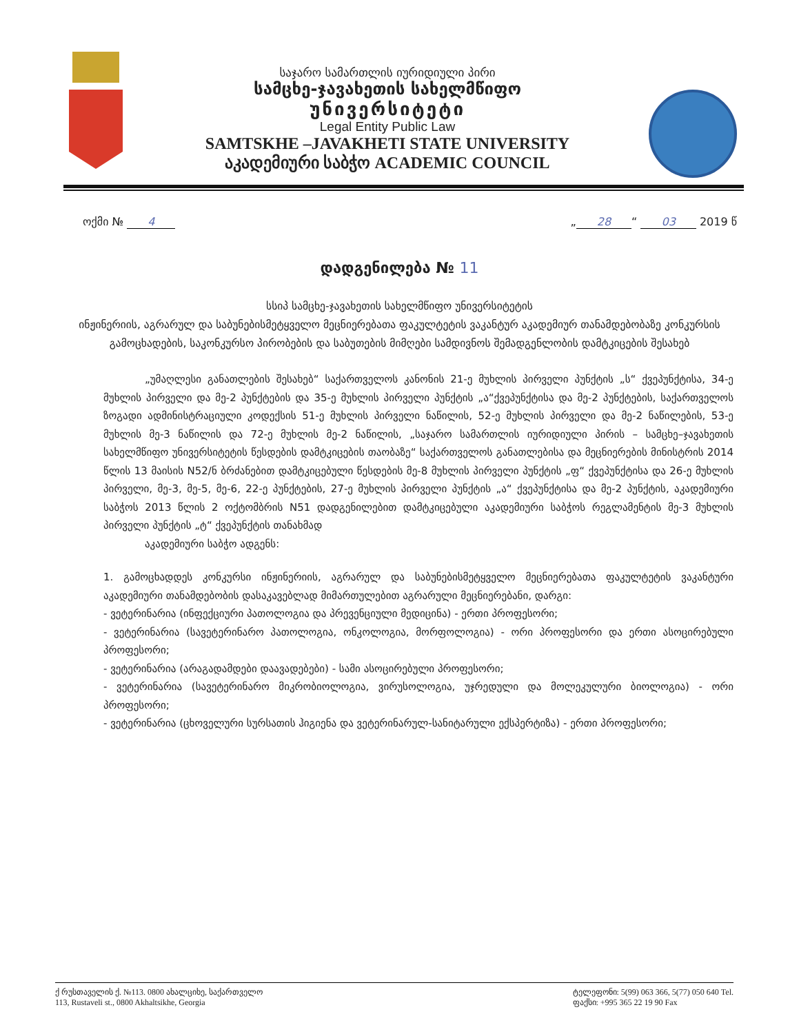საჯარო სამართლის იურიდიული პირი
სამცხე-ჯავახეთის სახელმწიფო
უნივერსიტეტი
Legal Entity Public Law
SAMTSKHE –JAVAKHETI STATE UNIVERSITY
აკადემიური საბჭო ACADEMIC COUNCIL
ოქმი № 4 „ 28 “ 03 2019 წ
დადგენილება № 11
სსიპ სამცხე-ჯავახეთის სახელმწიფო უნივერსიტეტის
ინჟინერიის, აგრარულ და საბუნებისმეტყველო მეცნიერებათა ფაკულტეტის ვაკანტურ აკადემიურ თანამდებობაზე კონკურსის გამოცხადების, საკონკურსო პირობების და საბუთების მიმღები სამდივნოს შემადგენლობის დამტკიცების შესახებ
„უმაღლესი განათლების შესახებ“ საქართველოს კანონის 21-ე მუხლის პირველი პუნქტის „ს“ ქვეპუნქტისა, 34-ე მუხლის პირველი და მე-2 პუნქტების და 35-ე მუხლის პირველი პუნქტის „ა“ქვეპუნქტისა და მე-2 პუნქტების, საქართველოს ზოგადი ადმინისტრაციული კოდექსის 51-ე მუხლის პირველი ნაწილის, 52-ე მუხლის პირველი და მე-2 ნაწილების, 53-ე მუხლის მე-3 ნაწილის და 72-ე მუხლის მე-2 ნაწილის, „საჯარო სამართლის იურიდიული პირის – სამცხე–ჯავახეთის სახელმწიფო უნივერსიტეტის წესდების დამტკიცების თაობაზე“ საქართველოს განათლებისა და მეცნიერების მინისტრის 2014 წლის 13 მაისის N52/ნ ბრძანებით დამტკიცებული წესდების მე-8 მუხლის პირველი პუნქტის „ფ“ ქვეპუნქტისა და 26-ე მუხლის პირველი, მე-3, მე-5, მე-6, 22-ე პუნქტების, 27-ე მუხლის პირველი პუნქტის „ა“ ქვეპუნქტისა და მე-2 პუნქტის, აკადემიური საბჭოს 2013 წლის 2 ოქტომბრის N51 დადგენილებით დამტკიცებული აკადემიური საბჭოს რეგლამენტის მე-3 მუხლის პირველი პუნქტის „ტ“ ქვეპუნქტის თანახმად
აკადემიური საბჭო ადგენს:
1. გამოცხადდეს კონკურსი ინჟინერიის, აგრარულ და საბუნებისმეტყველო მეცნიერებათა ფაკულტეტის ვაკანტური აკადემიური თანამდებობის დასაკავებლად მიმართულებით აგრარული მეცნიერებანი, დარგი:
- ვეტერინარია (ინფექციური პათოლოგია და პრევენციული მედიცინა) - ერთი პროფესორი;
- ვეტერინარია (სავეტერინარო პათოლოგია, ონკოლოგია, მორფოლოგია) - ორი პროფესორი და ერთი ასოცირებული პროფესორი;
- ვეტერინარია (არაგადამდები დაავადებები) - სამი ასოცირებული პროფესორი;
- ვეტერინარია (სავეტერინარო მიკრობიოლოგია, ვირუსოლოგია, უჯრედული და მოლეკულური ბიოლოგია) - ორი პროფესორი;
- ვეტერინარია (ცხოველური სურსათის ჰიგიენა და ვეტერინარულ-სანიტარული ექსპერტიზა) - ერთი პროფესორი;
ქ რუსთაველის ქ. №113. 0800 ახალციხე, საქართველო
113, Rustaveli st., 0800 Akhaltsikhe, Georgia
ტელეფონი: 5(99) 063 366, 5(77) 050 640 Tel.
ფაქსი: +995 365 22 19 90 Fax